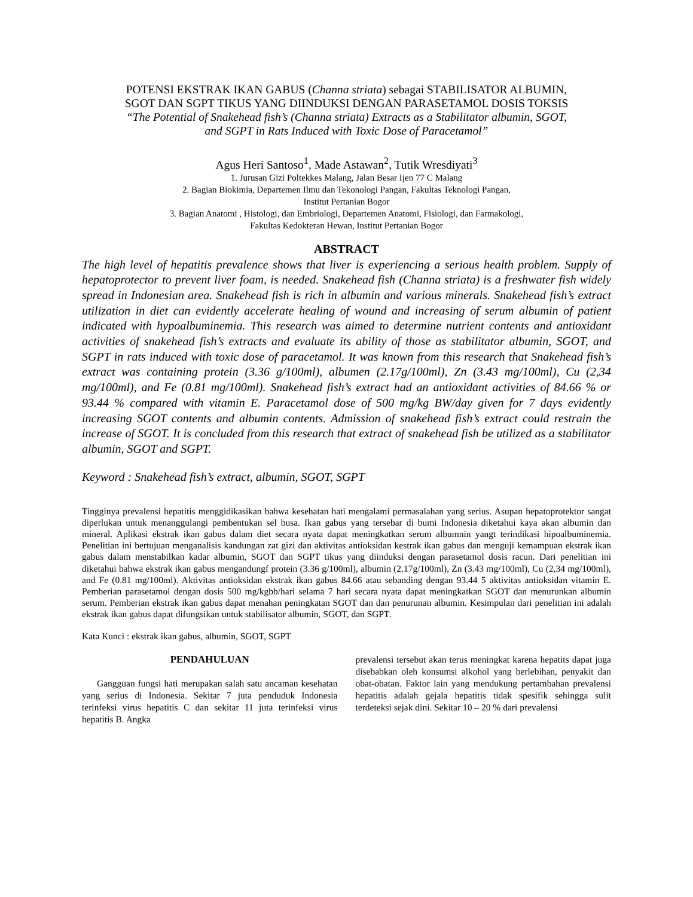POTENSI EKSTRAK IKAN GABUS (Channa striata) sebagai STABILISATOR ALBUMIN,
SGOT DAN SGPT TIKUS YANG DIINDUKSI DENGAN PARASETAMOL DOSIS TOKSIS
“The Potential of Snakehead fish’s (Channa striata) Extracts as a Stabilitator albumin, SGOT,
and SGPT in Rats Induced with Toxic Dose of Paracetamol”
Agus Heri Santoso<sup>1</sup>, Made Astawan<sup>2</sup>, Tutik Wresdiyati<sup>3</sup>
1. Jurusan Gizi Poltekkes Malang, Jalan Besar Ijen 77 C Malang
2. Bagian Biokimia, Departemen Ilmu dan Tekonologi Pangan, Fakultas Teknologi Pangan,
Institut Pertanian Bogor
3. Bagian Anatomi , Histologi, dan Embriologi, Departemen Anatomi, Fisiologi, dan Farmakologi,
Fakultas Kedokteran Hewan, Institut Pertanian Bogor
ABSTRACT
The high level of hepatitis prevalence shows that liver is experiencing a serious health problem. Supply of hepatoprotector to prevent liver foam, is needed. Snakehead fish (Channa striata) is a freshwater fish widely spread in Indonesian area. Snakehead fish is rich in albumin and various minerals. Snakehead fish’s extract utilization in diet can evidently accelerate healing of wound and increasing of serum albumin of patient indicated with hypoalbuminemia. This research was aimed to determine nutrient contents and antioxidant activities of snakehead fish’s extracts and evaluate its ability of those as stabilitator albumin, SGOT, and SGPT in rats induced with toxic dose of paracetamol. It was known from this research that Snakehead fish’s extract was containing protein (3.36 g/100ml), albumen (2.17g/100ml), Zn (3.43 mg/100ml), Cu (2,34 mg/100ml), and Fe (0.81 mg/100ml). Snakehead fish’s extract had an antioxidant activities of 84.66 % or 93.44 % compared with vitamin E. Paracetamol dose of 500 mg/kg BW/day given for 7 days evidently increasing SGOT contents and albumin contents. Admission of snakehead fish’s extract could restrain the increase of SGOT. It is concluded from this research that extract of snakehead fish be utilized as a stabilitator albumin, SGOT and SGPT.
Keyword : Snakehead fish’s extract, albumin, SGOT, SGPT
Tingginya prevalensi hepatitis menggidikasikan bahwa kesehatan hati mengalami permasalahan yang serius. Asupan hepatoprotektor sangat diperlukan untuk menanggulangi pembentukan sel busa. Ikan gabus yang tersebar di bumi Indonesia diketahui kaya akan albumin dan mineral. Aplikasi ekstrak ikan gabus dalam diet secara nyata dapat meningkatkan serum albumnin yangt terindikasi hipoalbuminemia. Penelitian ini bertujuan menganalisis kandungan zat gizi dan aktivitas antioksidan kestrak ikan gabus dan menguji kemampuan ekstrak ikan gabus dalam menstabilkan kadar albumin, SGOT dan SGPT tikus yang diinduksi dengan parasetamol dosis racun. Dari penelitian ini diketahui bahwa ekstrak ikan gabus mengandungf protein (3.36 g/100ml), albumin (2.17g/100ml), Zn (3.43 mg/100ml), Cu (2,34 mg/100ml), and Fe (0.81 mg/100ml). Aktivitas antioksidan ekstrak ikan gabus 84.66 atau sebanding dengan 93.44 5 aktivitas antioksidan vitamin E. Pemberian parasetamol dengan dosis 500 mg/kgbb/hari selama 7 hari secara nyata dapat meningkatkan SGOT dan menurunkan albumin serum. Pemberian ekstrak ikan gabus dapat menahan peningkatan SGOT dan dan penurunan albumin. Kesimpulan dari penelitian ini adalah ekstrak ikan gabus dapat difungsikan untuk stabilisator albumin, SGOT, dan SGPT.
Kata Kunci : ekstrak ikan gabus, albumin, SGOT, SGPT
PENDAHULUAN
Gangguan fungsi hati merupakan salah satu ancaman kesehatan yang serius di Indonesia. Sekitar 7 juta penduduk Indonesia terinfeksi virus hepatitis C dan sekitar 11 juta terinfeksi virus hepatitis B. Angka
prevalensi tersebut akan terus meningkat karena hepatits dapat juga disebabkan oleh konsumsi alkohol yang berlebihan, penyakit dan obat-obatan. Faktor lain yang mendukung pertambahan prevalensi hepatitis adalah gejala hepatitis tidak spesifik sehingga sulit terdeteksi sejak dini. Sekitar 10 – 20 % dari prevalensi